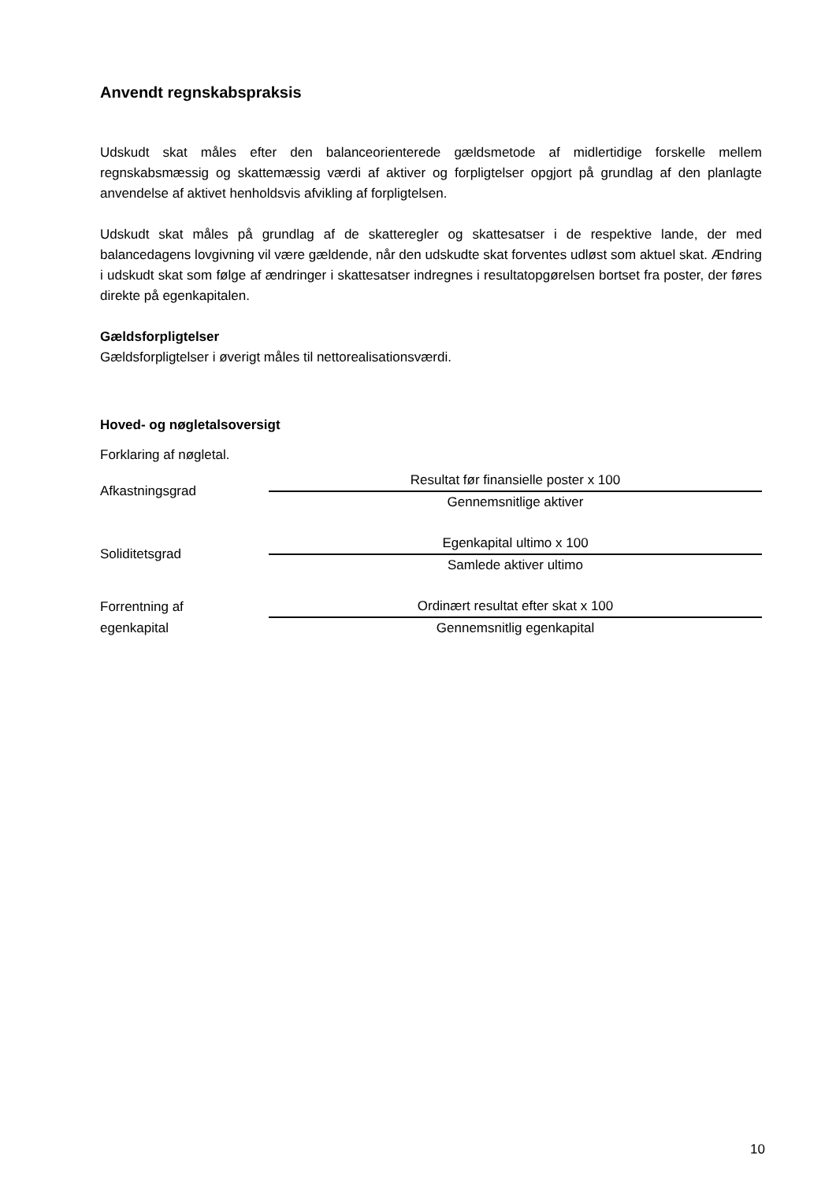Anvendt regnskabspraksis
Udskudt skat måles efter den balanceorienterede gældsmetode af midlertidige forskelle mellem regnskabsmæssig og skattemæssig værdi af aktiver og forpligtelser opgjort på grundlag af den planlagte anvendelse af aktivet henholdsvis afvikling af forpligtelsen.
Udskudt skat måles på grundlag af de skatteregler og skattesatser i de respektive lande, der med balancedagens lovgivning vil være gældende, når den udskudte skat forventes udløst som aktuel skat. Ændring i udskudt skat som følge af ændringer i skattesatser indregnes i resultatopgørelsen bortset fra poster, der føres direkte på egenkapitalen.
Gældsforpligtelser
Gældsforpligtelser i øverigt måles til nettorealisationsværdi.
Hoved- og nøgletalsoversigt
Forklaring af nøgletal.
| Afkastningsgrad | Resultat før finansielle poster x 100 |
| | Gennemsnitlige aktiver |
| Soliditetsgrad | Egenkapital ultimo x 100 |
| | Samlede aktiver ultimo |
| Forrentning af | Ordinært resultat efter skat x 100 |
| egenkapital | Gennemsnitlig egenkapital |
10